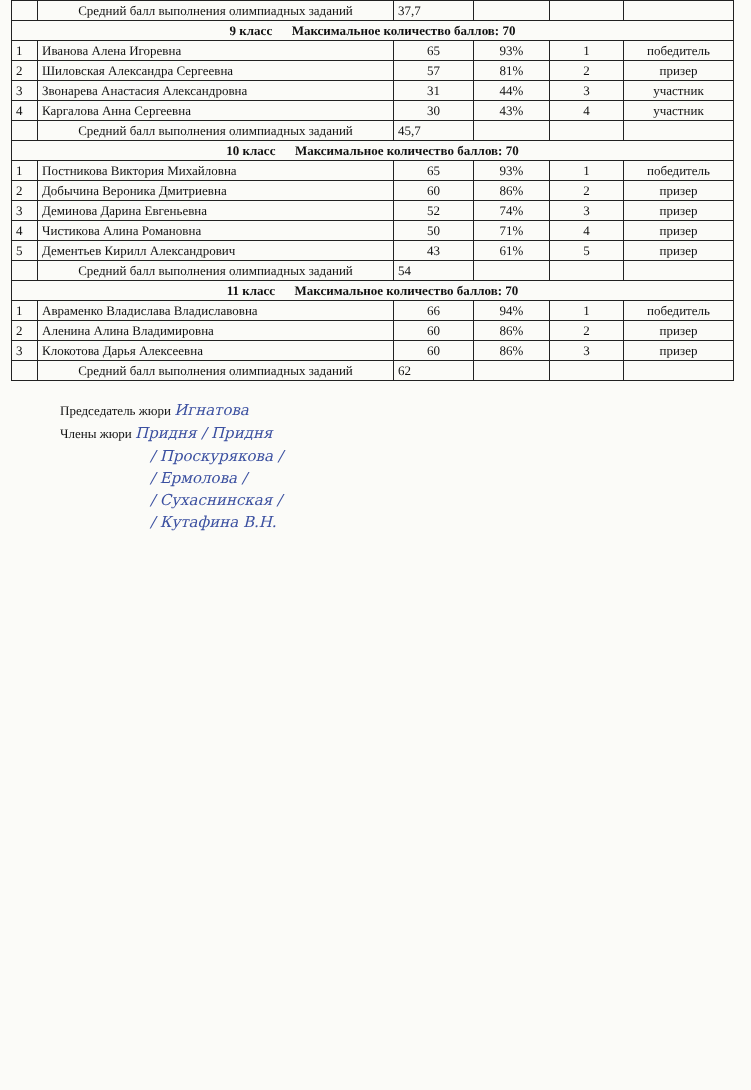| | Средний балл выполнения олимпиадных заданий | 37,7 | | | |
| 9 класс Максимальное количество баллов: 70 | | | | | |
| 1 | Иванова Алена Игоревна | 65 | 93% | 1 | победитель |
| 2 | Шиловская Александра Сергеевна | 57 | 81% | 2 | призер |
| 3 | Звонарева Анастасия Александровна | 31 | 44% | 3 | участник |
| 4 | Каргалова Анна Сергеевна | 30 | 43% | 4 | участник |
| | Средний балл выполнения олимпиадных заданий | 45,7 | | | |
| 10 класс Максимальное количество баллов: 70 | | | | | |
| 1 | Постникова Виктория Михайловна | 65 | 93% | 1 | победитель |
| 2 | Добычина Вероника Дмитриевна | 60 | 86% | 2 | призер |
| 3 | Деминова Дарина Евгеньевна | 52 | 74% | 3 | призер |
| 4 | Чистикова Алина Романовна | 50 | 71% | 4 | призер |
| 5 | Дементьев Кирилл Александрович | 43 | 61% | 5 | призер |
| | Средний балл выполнения олимпиадных заданий | 54 | | | |
| 11 класс Максимальное количество баллов: 70 | | | | | |
| 1 | Авраменко Владислава Владиславовна | 66 | 94% | 1 | победитель |
| 2 | Аленина Алина Владимировна | 60 | 86% | 2 | призер |
| 3 | Клокотова Дарья Алексеевна | 60 | 86% | 3 | призер |
| | Средний балл выполнения олимпиадных заданий | 62 | | | |
Председатель жюри Игнатова
Члены жюри Придня / Придня
/ Проскурякова /
/ Ермолова /
/ Сухаснинская /
/ Кутафина В.Н.